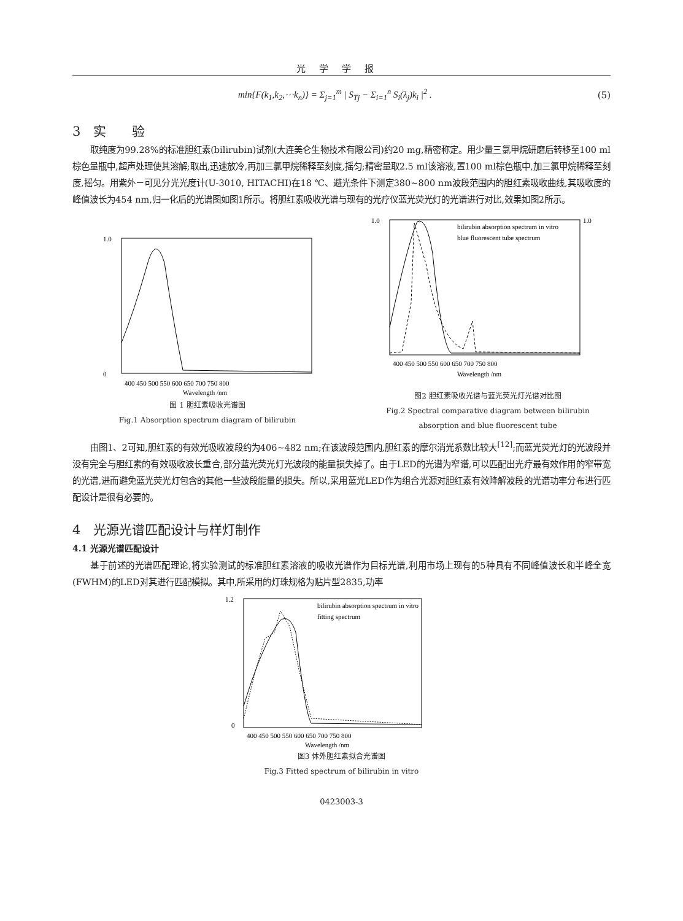光学学报
min{F(k<sub>1</sub>,k<sub>2</sub>,⋯k<sub>n</sub>)} = Σ<sub>j=1</sub><sup>m</sup> | S<sub>Tj</sub> − Σ<sub>i=1</sub><sup>n</sup> S<sub>i</sub>(λ<sub>j</sub>)k<sub>i</sub> |<sup>2</sup> . (5)
3　实　　验
取纯度为99.28%的标准胆红素(bilirubin)试剂(大连美仑生物技术有限公司)约20 mg,精密称定。用少量三氯甲烷研磨后转移至100 ml棕色量瓶中,超声处理使其溶解;取出,迅速放冷,再加三氯甲烷稀释至刻度,摇匀;精密量取2.5 ml该溶液,置100 ml棕色瓶中,加三氯甲烷稀释至刻度,摇匀。用紫外－可见分光光度计(U-3010, HITACHI)在18 ℃、避光条件下测定380~800 nm波段范围内的胆红素吸收曲线,其吸收度的峰值波长为454 nm,归一化后的光谱图如图1所示。将胆红素吸收光谱与现有的光疗仪蓝光荧光灯的光谱进行对比,效果如图2所示。
1.0
0
400 450 500 550 600 650 700 750 800
Wavelength /nm
图 1 胆红素吸收光谱图
Fig.1 Absorption spectrum diagram of bilirubin
bilirubin absorption spectrum in vitro
blue fluorescent tube spectrum
1.0
1.0
400 450 500 550 600 650 700 750 800
Wavelength /nm
图2 胆红素吸收光谱与蓝光荧光灯光谱对比图
Fig.2 Spectral comparative diagram between bilirubin
absorption and blue fluorescent tube
由图1、2可知,胆红素的有效光吸收波段约为406~482 nm;在该波段范围内,胆红素的摩尔消光系数比较大<sup>[12]</sup>;而蓝光荧光灯的光波段并没有完全与胆红素的有效吸收波长重合,部分蓝光荧光灯光波段的能量损失掉了。由于LED的光谱为窄谱,可以匹配出光疗最有效作用的窄带宽的光谱,进而避免蓝光荧光灯包含的其他一些波段能量的损失。所以,采用蓝光LED作为组合光源对胆红素有效降解波段的光谱功率分布进行匹配设计是很有必要的。
4　光源光谱匹配设计与样灯制作
4.1 光源光谱匹配设计
基于前述的光谱匹配理论,将实验测试的标准胆红素溶液的吸收光谱作为目标光谱,利用市场上现有的5种具有不同峰值波长和半峰全宽(FWHM)的LED对其进行匹配模拟。其中,所采用的灯珠规格为贴片型2835,功率
bilirubin absorption spectrum in vitro
fitting spectrum
1.2
0
400 450 500 550 600 650 700 750 800
Wavelength /nm
图3 体外胆红素拟合光谱图
Fig.3 Fitted spectrum of bilirubin in vitro
0423003-3